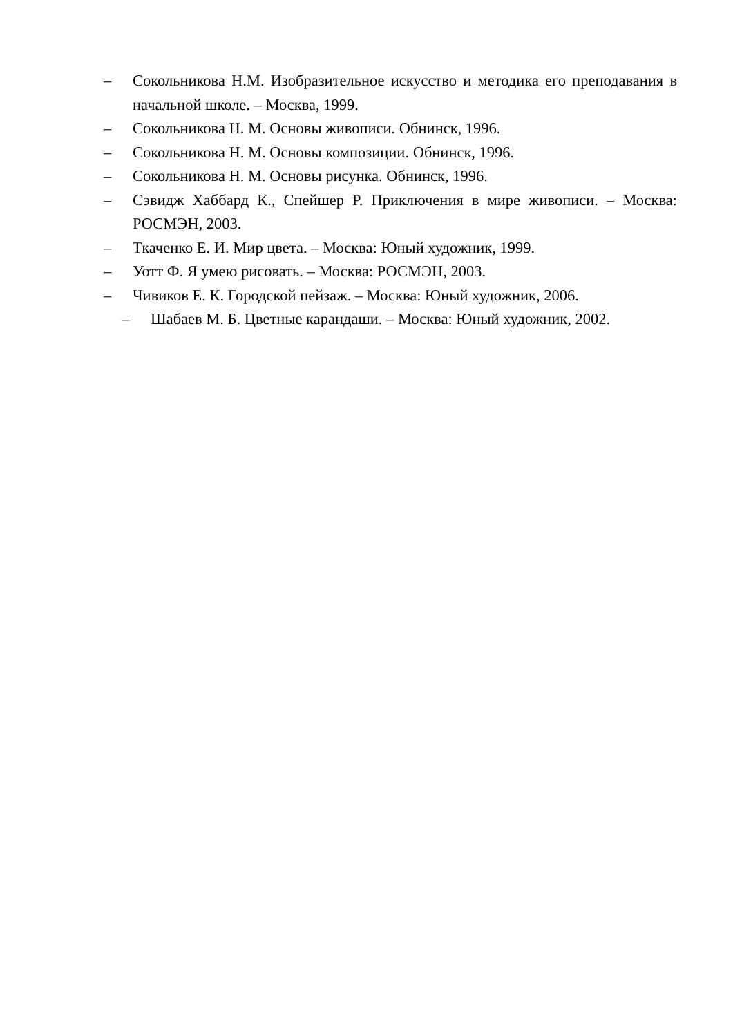– Сокольникова Н.М. Изобразительное искусство и методика его преподавания в начальной школе. – Москва, 1999.
– Сокольникова Н. М. Основы живописи. Обнинск, 1996.
– Сокольникова Н. М. Основы композиции. Обнинск, 1996.
– Сокольникова Н. М. Основы рисунка. Обнинск, 1996.
– Сэвидж Хаббард К., Спейшер Р. Приключения в мире живописи. – Москва: РОСМЭН, 2003.
– Ткаченко Е. И. Мир цвета. – Москва: Юный художник, 1999.
– Уотт Ф. Я умею рисовать. – Москва: РОСМЭН, 2003.
– Чивиков Е. К. Городской пейзаж. – Москва: Юный художник, 2006.
– Шабаев М. Б. Цветные карандаши. – Москва: Юный художник, 2002.